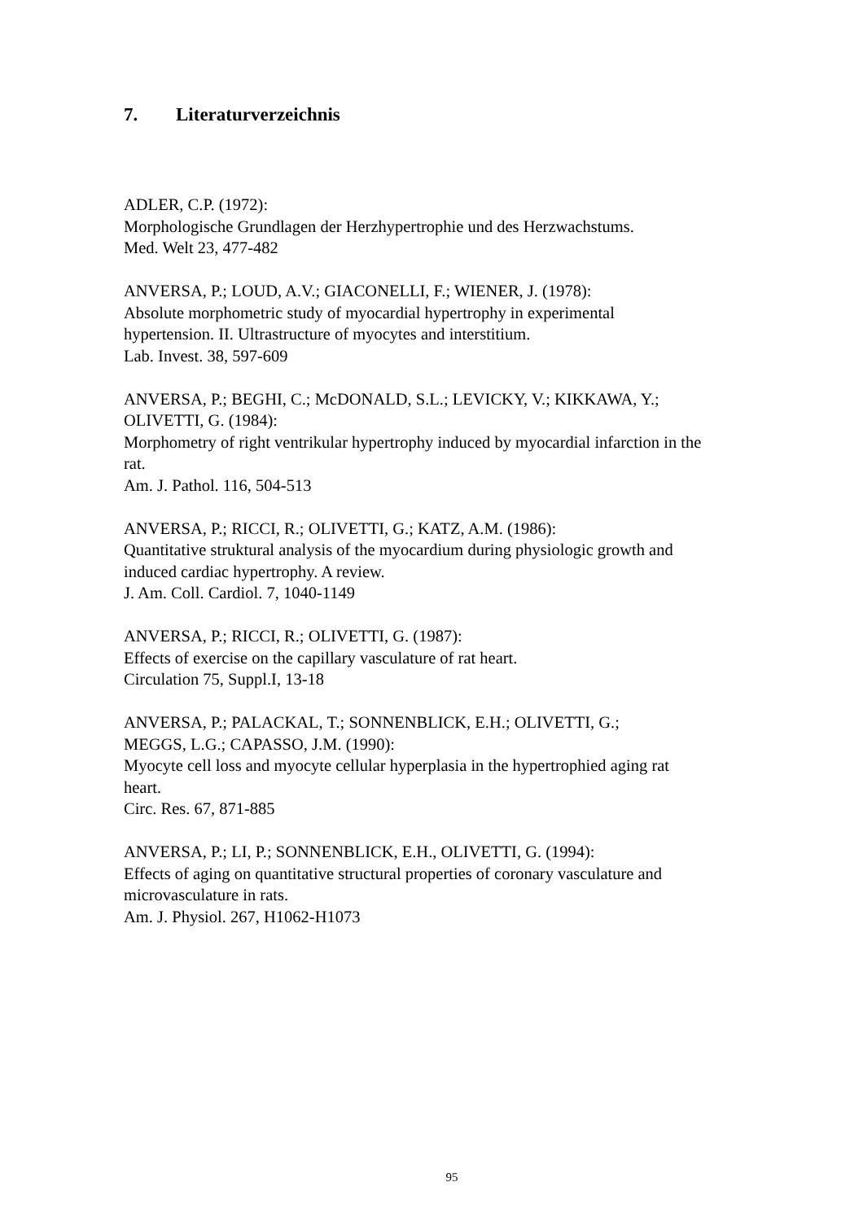7. Literaturverzeichnis
ADLER, C.P. (1972):
Morphologische Grundlagen der Herzhypertrophie und des Herzwachstums.
Med. Welt 23, 477-482
ANVERSA, P.; LOUD, A.V.; GIACONELLI, F.; WIENER, J. (1978):
Absolute morphometric study of myocardial hypertrophy in experimental
hypertension. II. Ultrastructure of myocytes and interstitium.
Lab. Invest. 38, 597-609
ANVERSA, P.; BEGHI, C.; McDONALD, S.L.; LEVICKY, V.; KIKKAWA, Y.;
OLIVETTI, G. (1984):
Morphometry of right ventrikular hypertrophy induced by myocardial infarction in the
rat.
Am. J. Pathol. 116, 504-513
ANVERSA, P.; RICCI, R.; OLIVETTI, G.; KATZ, A.M. (1986):
Quantitative struktural analysis of the myocardium during physiologic growth and
induced cardiac hypertrophy. A review.
J. Am. Coll. Cardiol. 7, 1040-1149
ANVERSA, P.; RICCI, R.; OLIVETTI, G. (1987):
Effects of exercise on the capillary vasculature of rat heart.
Circulation 75, Suppl.I, 13-18
ANVERSA, P.; PALACKAL, T.; SONNENBLICK, E.H.; OLIVETTI, G.;
MEGGS, L.G.; CAPASSO, J.M. (1990):
Myocyte cell loss and myocyte cellular hyperplasia in the hypertrophied aging rat
heart.
Circ. Res. 67, 871-885
ANVERSA, P.; LI, P.; SONNENBLICK, E.H., OLIVETTI, G. (1994):
Effects of aging on quantitative structural properties of coronary vasculature and
microvasculature in rats.
Am. J. Physiol. 267, H1062-H1073
95